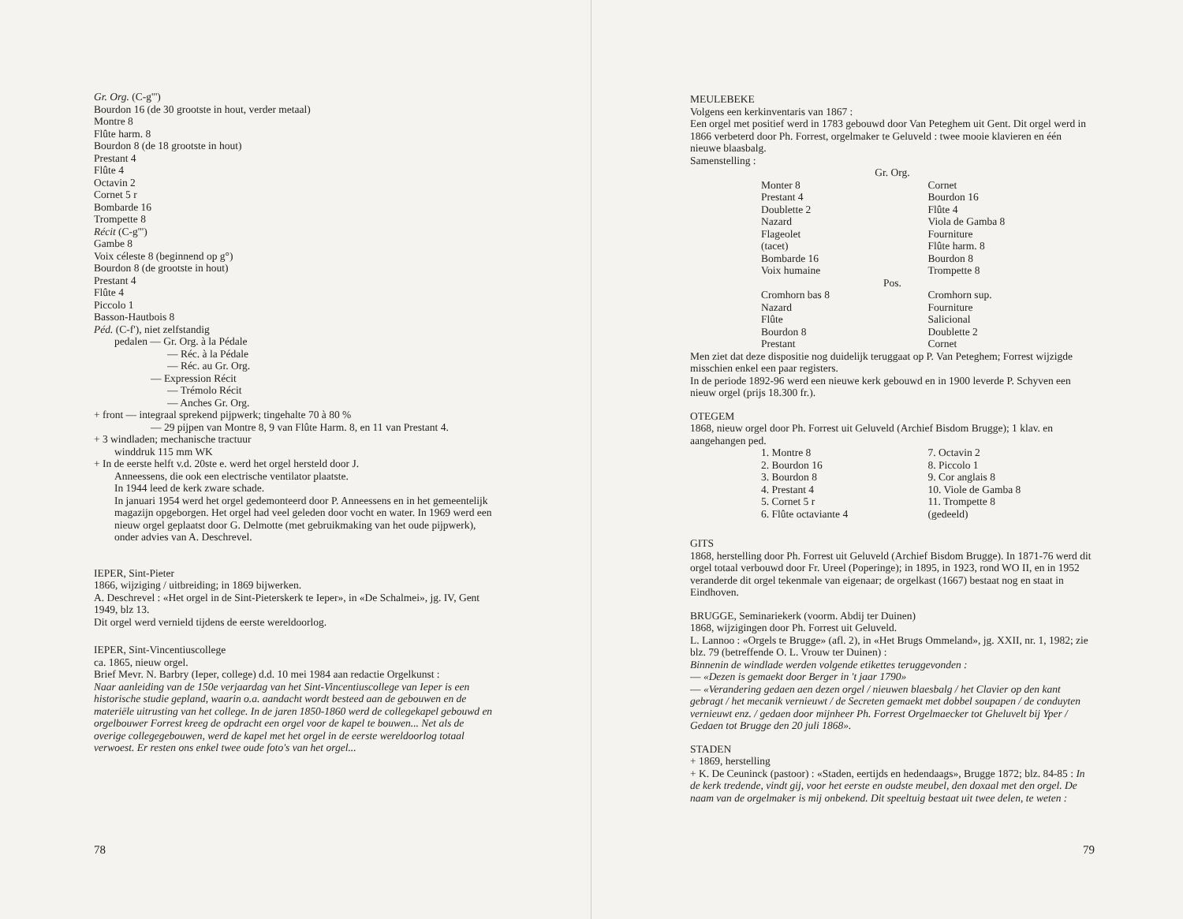Gr. Org. (C-g''')
Bourdon 16 (de 30 grootste in hout, verder metaal)
Montre 8
Flûte harm. 8
Bourdon 8 (de 18 grootste in hout)
Prestant 4
Flûte 4
Octavin 2
Cornet 5 r
Bombarde 16
Trompette 8
Récit (C-g''')
Gambe 8
Voix céleste 8 (beginnend op g°)
Bourdon 8 (de grootste in hout)
Prestant 4
Flûte 4
Piccolo 1
Basson-Hautbois 8
Péd. (C-f'), niet zelfstandig
pedalen — Gr. Org. à la Pédale
— Réc. à la Pédale
— Réc. au Gr. Org.
— Expression Récit
— Trémolo Récit
— Anches Gr. Org.
+ front — integraal sprekend pijpwerk; tingehalte 70 à 80 %
— 29 pijpen van Montre 8, 9 van Flûte Harm. 8, en 11 van Prestant 4.
+ 3 windladen; mechanische tractuur
winddruk 115 mm WK
+ In de eerste helft v.d. 20ste e. werd het orgel hersteld door J.
Anneessens, die ook een electrische ventilator plaatste.
In 1944 leed de kerk zware schade.
In januari 1954 werd het orgel gedemonteerd door P. Anneessens en in het gemeentelijk magazijn opgeborgen. Het orgel had veel geleden door vocht en water. In 1969 werd een nieuw orgel geplaatst door G. Delmotte (met gebruikmaking van het oude pijpwerk), onder advies van A. Deschrevel.
IEPER, Sint-Pieter
1866, wijziging / uitbreiding; in 1869 bijwerken.
A. Deschrevel : «Het orgel in de Sint-Pieterskerk te Ieper», in «De Schalmei», jg. IV, Gent 1949, blz 13.
Dit orgel werd vernield tijdens de eerste wereldoorlog.
IEPER, Sint-Vincentiuscollege
ca. 1865, nieuw orgel.
Brief Mevr. N. Barbry (Ieper, college) d.d. 10 mei 1984 aan redactie Orgelkunst :
Naar aanleiding van de 150e verjaardag van het Sint-Vincentiuscollege van Ieper is een historische studie gepland, waarin o.a. aandacht wordt besteed aan de gebouwen en de materiële uitrusting van het college. In de jaren 1850-1860 werd de collegekapel gebouwd en orgelbouwer Forrest kreeg de opdracht een orgel voor de kapel te bouwen... Net als de overige collegegebouwen, werd de kapel met het orgel in de eerste wereldoorlog totaal verwoest. Er resten ons enkel twee oude foto's van het orgel...
78
MEULEBEKE
Volgens een kerkinventaris van 1867 :
Een orgel met positief werd in 1783 gebouwd door Van Peteghem uit Gent. Dit orgel werd in 1866 verbeterd door Ph. Forrest, orgelmaker te Geluveld : twee mooie klavieren en één nieuwe blaasbalg.
Samenstelling :
Gr. Org.
Monter 8
Prestant 4
Doublette 2
Nazard
Flageolet
(tacet)
Bombarde 16
Voix humaine
Cornet
Bourdon 16
Flûte 4
Viola de Gamba 8
Fourniture
Flûte harm. 8
Bourdon 8
Trompette 8
Pos.
Cromhorn bas 8
Nazard
Flûte
Bourdon 8
Prestant
Cromhorn sup.
Fourniture
Salicional
Doublette 2
Cornet
Men ziet dat deze dispositie nog duidelijk teruggaat op P. Van Peteghem; Forrest wijzigde misschien enkel een paar registers.
In de periode 1892-96 werd een nieuwe kerk gebouwd en in 1900 leverde P. Schyven een nieuw orgel (prijs 18.300 fr.).
OTEGEM
1868, nieuw orgel door Ph. Forrest uit Geluveld (Archief Bisdom Brugge); 1 klav. en aangehangen ped.
1. Montre 8
2. Bourdon 16
3. Bourdon 8
4. Prestant 4
5. Cornet 5 r
6. Flûte octaviante 4
7. Octavin 2
8. Piccolo 1
9. Cor anglais 8
10. Viole de Gamba 8
11. Trompette 8
(gedeeld)
GITS
1868, herstelling door Ph. Forrest uit Geluveld (Archief Bisdom Brugge). In 1871-76 werd dit orgel totaal verbouwd door Fr. Ureel (Poperinge); in 1895, in 1923, rond WO II, en in 1952 veranderde dit orgel tekenmale van eigenaar; de orgelkast (1667) bestaat nog en staat in Eindhoven.
BRUGGE, Seminariekerk (voorm. Abdij ter Duinen)
1868, wijzigingen door Ph. Forrest uit Geluveld.
L. Lannoo : «Orgels te Brugge» (afl. 2), in «Het Brugs Ommeland», jg. XXII, nr. 1, 1982; zie blz. 79 (betreffende O. L. Vrouw ter Duinen) :
Binnenin de windlade werden volgende etikettes teruggevonden :
— «Dezen is gemaekt door Berger in 't jaar 1790»
— «Verandering gedaen aen dezen orgel / nieuwen blaesbalg / het Clavier op den kant gebragt / het mecanik vernieuwt / de Secreten gemaekt met dobbel soupapen / de conduyten vernieuwt enz. / gedaen door mijnheer Ph. Forrest Orgelmaecker tot Gheluvelt bij Yper / Gedaen tot Brugge den 20 juli 1868».
STADEN
+ 1869, herstelling
+ K. De Ceuninck (pastoor) : «Staden, eertijds en hedendaags», Brugge 1872; blz. 84-85 : In de kerk tredende, vindt gij, voor het eerste en oudste meubel, den doxaal met den orgel. De naam van de orgelmaker is mij onbekend. Dit speeltuig bestaat uit twee delen, te weten :
79